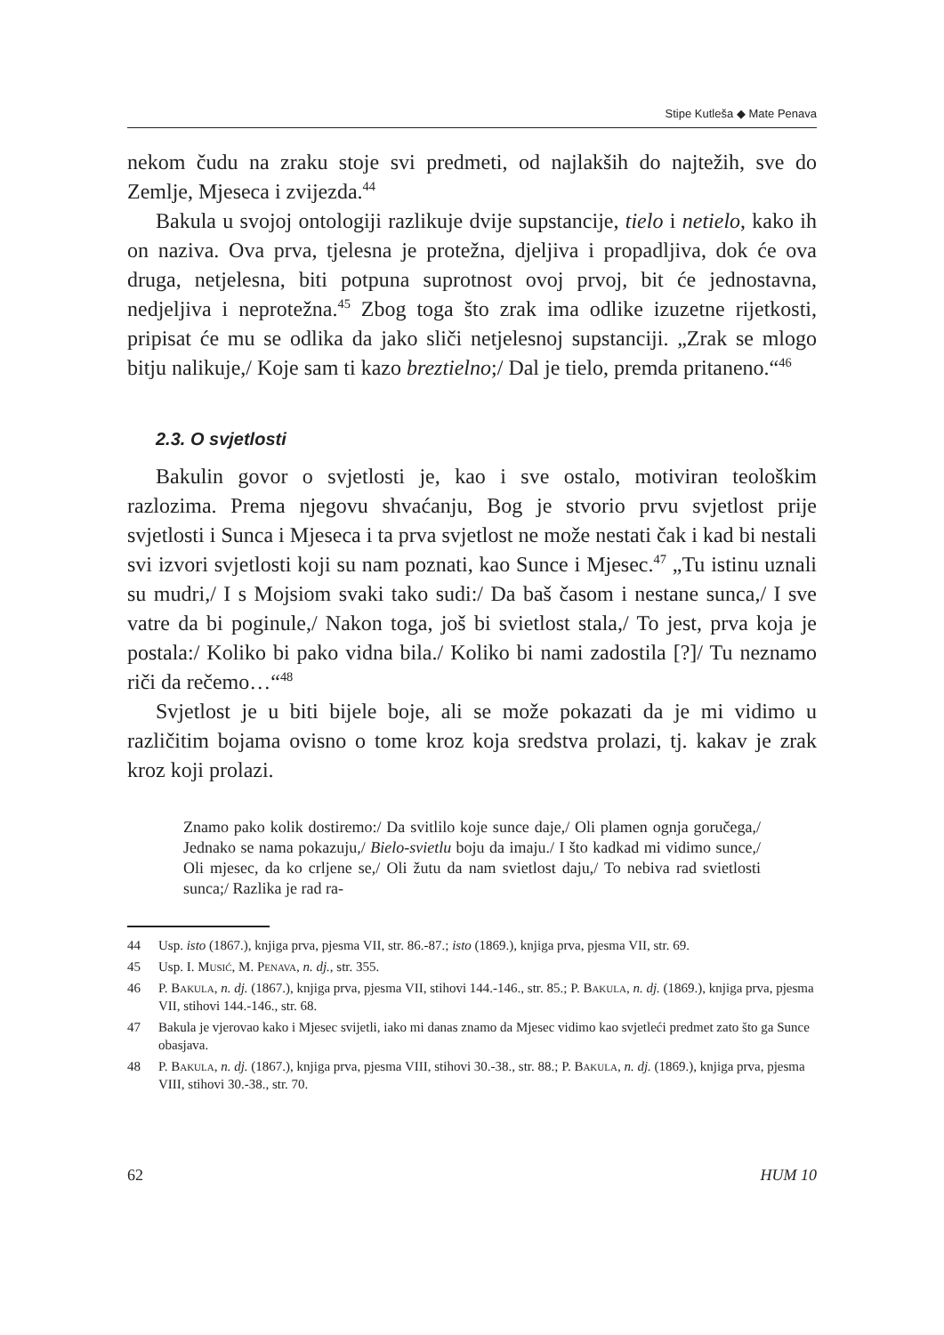Stipe Kutleša ◆ Mate Penava
nekom čudu na zraku stoje svi predmeti, od najlakših do najtežih, sve do Zemlje, Mjeseca i zvijezda.<sup>44</sup>
Bakula u svojoj ontologiji razlikuje dvije supstancije, tielo i netielo, kako ih on naziva. Ova prva, tjelesna je protežna, djeljiva i propadljiva, dok će ova druga, netjelesna, biti potpuna suprotnost ovoj prvoj, bit će jednostavna, nedjeljiva i neprotežna.<sup>45</sup> Zbog toga što zrak ima odlike izuzetne rijetkosti, pripisat će mu se odlika da jako sliči netjelesnoj supstanciji. „Zrak se mlogo bitju nalikuje,/ Koje sam ti kazo breztielno;/ Dal je tielo, premda pritaneno.“<sup>46</sup>
2.3. O svjetlosti
Bakulin govor o svjetlosti je, kao i sve ostalo, motiviran teološkim razlozima. Prema njegovu shvaćanju, Bog je stvorio prvu svjetlost prije svjetlosti i Sunca i Mjeseca i ta prva svjetlost ne može nestati čak i kad bi nestali svi izvori svjetlosti koji su nam poznati, kao Sunce i Mjesec.<sup>47</sup> „Tu istinu uznali su mudri,/ I s Mojsiom svaki tako sudi:/ Da baš časom i nestane sunca,/ I sve vatre da bi poginule,/ Nakon toga, još bi svietlost stala,/ To jest, prva koja je postala:/ Koliko bi pako vidna bila./ Koliko bi nami zadostila [?]/ Tu neznamo riči da rečemo…“<sup>48</sup>
Svjetlost je u biti bijele boje, ali se može pokazati da je mi vidimo u različitim bojama ovisno o tome kroz koja sredstva prolazi, tj. kakav je zrak kroz koji prolazi.
Znamo pako kolik dostiremo:/ Da svitlilo koje sunce daje,/ Oli plamen ognja goručega,/ Jednako se nama pokazuju,/ Bielo-svietlu boju da imaju./ I što kadkad mi vidimo sunce,/ Oli mjesec, da ko crljene se,/ Oli žutu da nam svietlost daju,/ To nebiva rad svietlosti sunca;/ Razlika je rad ra-
44 Usp. isto (1867.), knjiga prva, pjesma VII, str. 86.-87.; isto (1869.), knjiga prva, pjesma VII, str. 69.
45 Usp. I. Musić, M. Penava, n. dj., str. 355.
46 P. Bakula, n. dj. (1867.), knjiga prva, pjesma VII, stihovi 144.-146., str. 85.; P. Bakula, n. dj. (1869.), knjiga prva, pjesma VII, stihovi 144.-146., str. 68.
47 Bakula je vjerovao kako i Mjesec svijetli, iako mi danas znamo da Mjesec vidimo kao svjetleći predmet zato što ga Sunce obasjava.
48 P. Bakula, n. dj. (1867.), knjiga prva, pjesma VIII, stihovi 30.-38., str. 88.; P. Bakula, n. dj. (1869.), knjiga prva, pjesma VIII, stihovi 30.-38., str. 70.
62 HUM 10